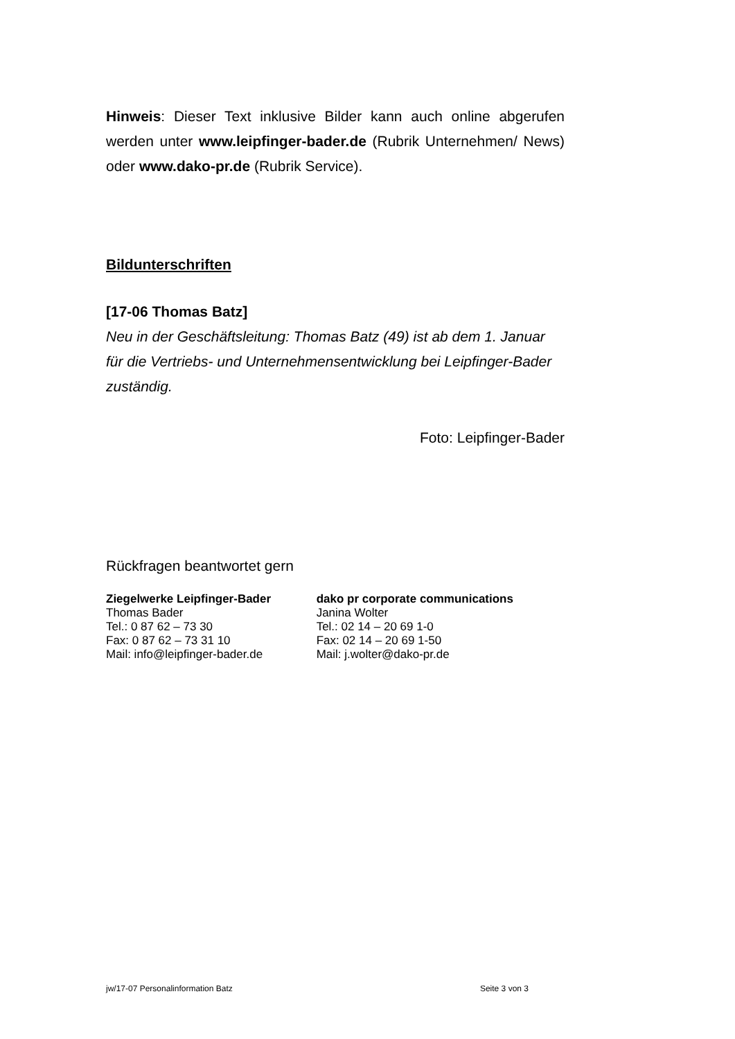Hinweis: Dieser Text inklusive Bilder kann auch online abgerufen werden unter www.leipfinger-bader.de (Rubrik Unternehmen/ News) oder www.dako-pr.de (Rubrik Service).
Bildunterschriften
[17-06 Thomas Batz]
Neu in der Geschäftsleitung: Thomas Batz (49) ist ab dem 1. Januar für die Vertriebs- und Unternehmensentwicklung bei Leipfinger-Bader zuständig.
Foto: Leipfinger-Bader
Rückfragen beantwortet gern
Ziegelwerke Leipfinger-Bader
Thomas Bader
Tel.: 0 87 62 – 73 30
Fax: 0 87 62 – 73 31 10
Mail: info@leipfinger-bader.de
dako pr corporate communications
Janina Wolter
Tel.: 02 14 – 20 69 1-0
Fax: 02 14 – 20 69 1-50
Mail: j.wolter@dako-pr.de
jw/17-07 Personalinformation Batz Seite 3 von 3